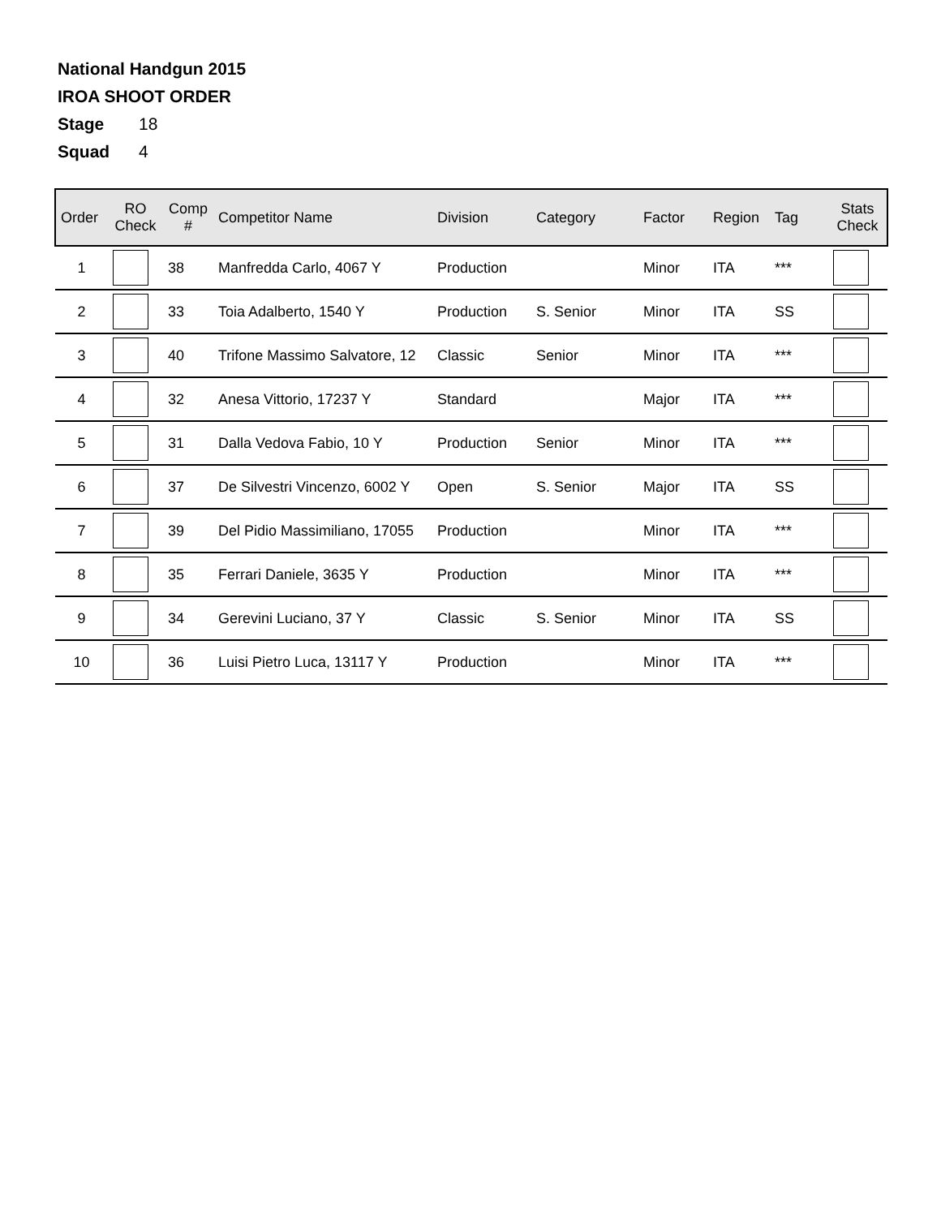National Handgun 2015
IROA SHOOT ORDER
Stage 18
Squad 4
| Order | RO Check | Comp # | Competitor Name | Division | Category | Factor | Region | Tag | Stats Check |
| --- | --- | --- | --- | --- | --- | --- | --- | --- | --- |
| 1 | | 38 | Manfredda Carlo, 4067 Y | Production | | Minor | ITA | *** | |
| 2 | | 33 | Toia Adalberto, 1540 Y | Production | S. Senior | Minor | ITA | SS | |
| 3 | | 40 | Trifone Massimo Salvatore, 12 | Classic | Senior | Minor | ITA | *** | |
| 4 | | 32 | Anesa Vittorio, 17237 Y | Standard | | Major | ITA | *** | |
| 5 | | 31 | Dalla Vedova Fabio, 10 Y | Production | Senior | Minor | ITA | *** | |
| 6 | | 37 | De Silvestri Vincenzo, 6002 Y | Open | S. Senior | Major | ITA | SS | |
| 7 | | 39 | Del Pidio Massimiliano, 17055 | Production | | Minor | ITA | *** | |
| 8 | | 35 | Ferrari Daniele, 3635 Y | Production | | Minor | ITA | *** | |
| 9 | | 34 | Gerevini Luciano, 37 Y | Classic | S. Senior | Minor | ITA | SS | |
| 10 | | 36 | Luisi Pietro Luca, 13117 Y | Production | | Minor | ITA | *** | |